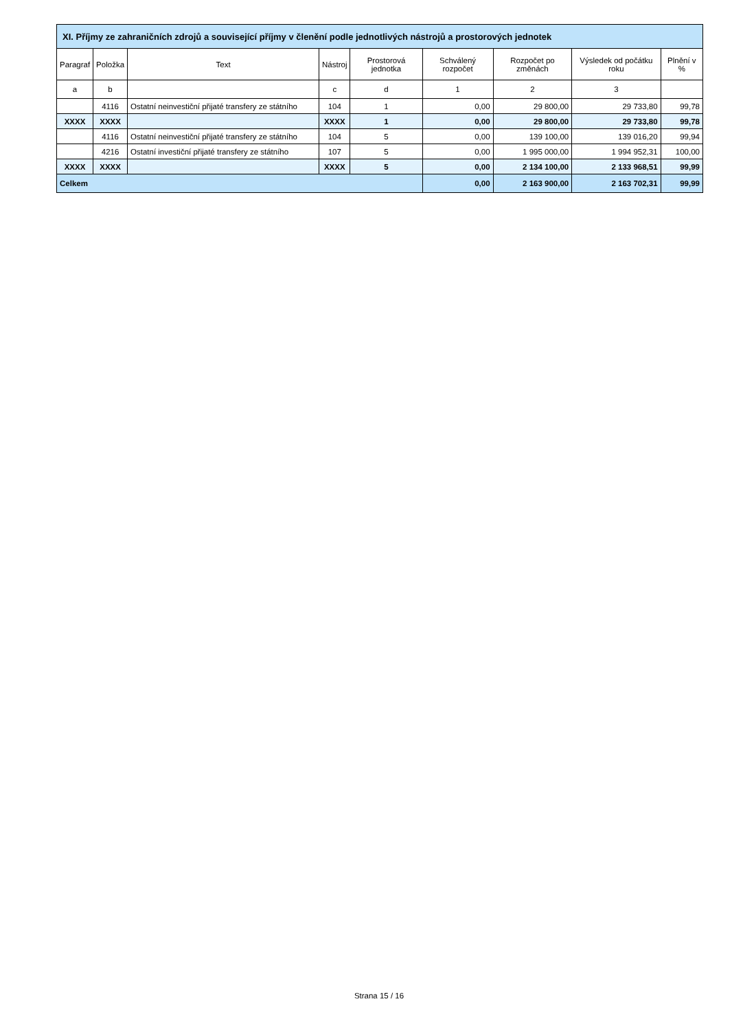| XI. Příjmy ze zahraničních zdrojů a související příjmy v členění podle jednotlivých nástrojů a prostorových jednotek | | | | | | | | |
| --- | --- | --- | --- | --- | --- | --- | --- | --- |
| Paragraf | Položka | Text | Nástroj | Prostorová jednotka | Schválený rozpočet | Rozpočet po změnách | Výsledek od počátku roku | Plnění v % |
| a | b | | c | d | 1 | 2 | 3 | |
| | 4116 | Ostatní neinvestiční přijaté transfery ze státního | 104 | 1 | 0,00 | 29 800,00 | 29 733,80 | 99,78 |
| XXXX | XXXX | | XXXX | 1 | 0,00 | 29 800,00 | 29 733,80 | 99,78 |
| | 4116 | Ostatní neinvestiční přijaté transfery ze státního | 104 | 5 | 0,00 | 139 100,00 | 139 016,20 | 99,94 |
| | 4216 | Ostatní investiční přijaté transfery ze státního | 107 | 5 | 0,00 | 1 995 000,00 | 1 994 952,31 | 100,00 |
| XXXX | XXXX | | XXXX | 5 | 0,00 | 2 134 100,00 | 2 133 968,51 | 99,99 |
| Celkem | | | | | 0,00 | 2 163 900,00 | 2 163 702,31 | 99,99 |
Strana 15 / 16